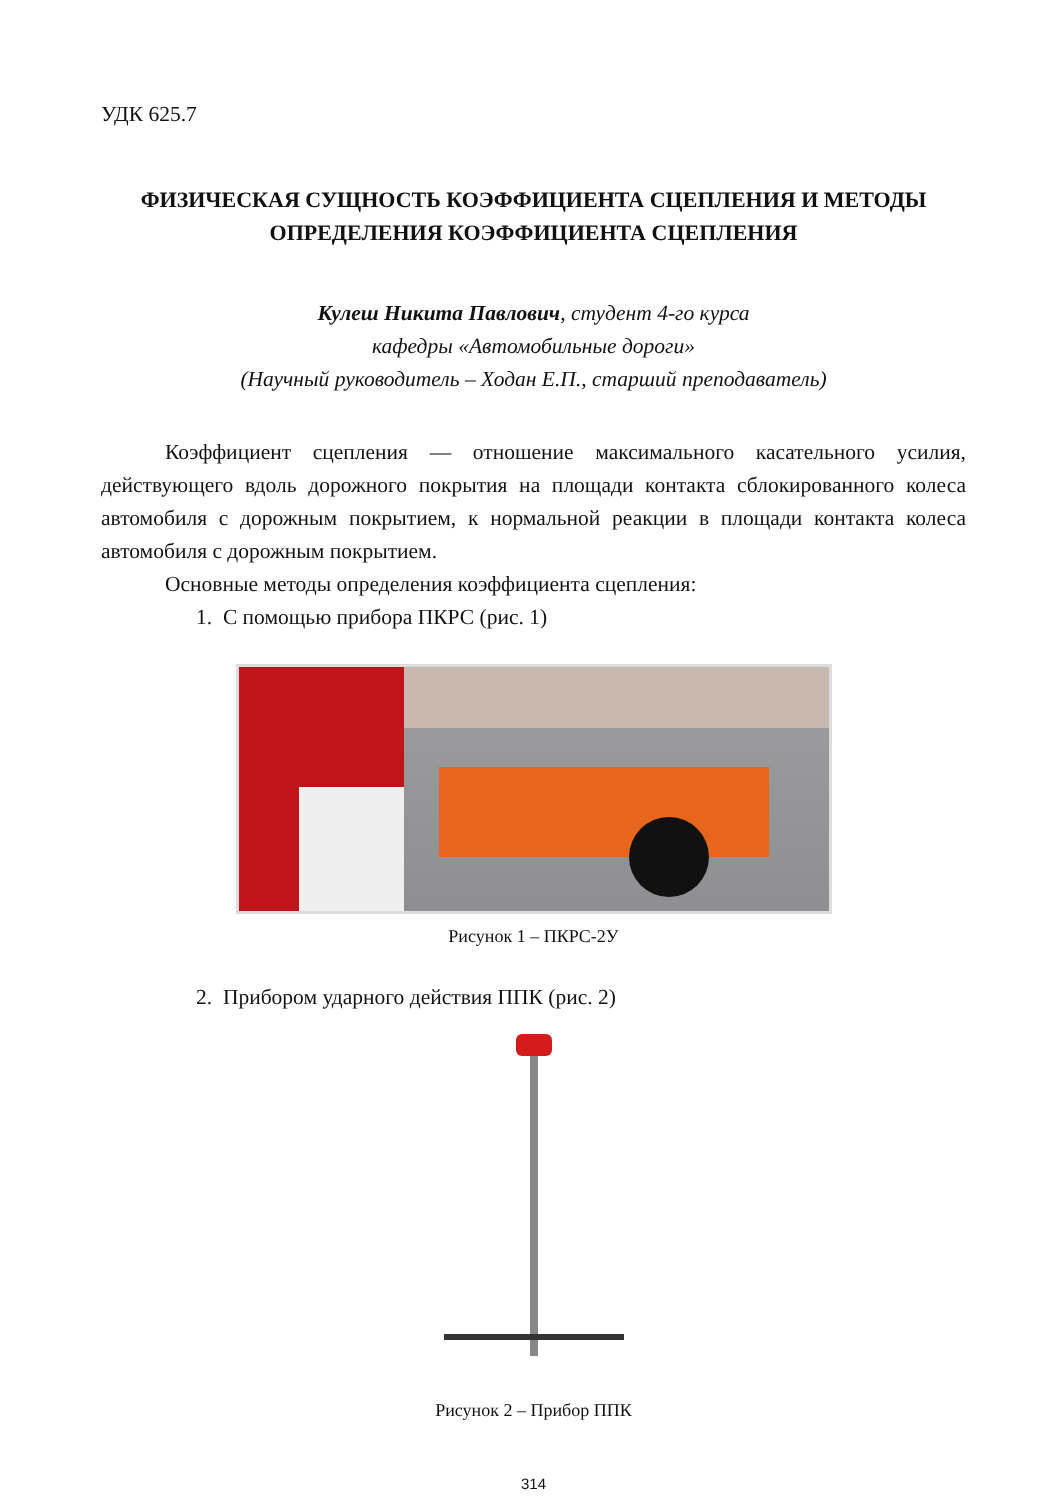УДК 625.7
ФИЗИЧЕСКАЯ СУЩНОСТЬ КОЭФФИЦИЕНТА СЦЕПЛЕНИЯ И МЕТОДЫ ОПРЕДЕЛЕНИЯ КОЭФФИЦИЕНТА СЦЕПЛЕНИЯ
Кулеш Никита Павлович, студент 4-го курса
кафедры «Автомобильные дороги»
(Научный руководитель – Ходан Е.П., старший преподаватель)
Коэффициент сцепления — отношение максимального касательного усилия, действующего вдоль дорожного покрытия на площади контакта сблокированного колеса автомобиля с дорожным покрытием, к нормальной реакции в площади контакта колеса автомобиля с дорожным покрытием.
Основные методы определения коэффициента сцепления:
1. С помощью прибора ПКРС (рис. 1)
Рисунок 1 – ПКРС-2У
2. Прибором ударного действия ППК (рис. 2)
Рисунок 2 – Прибор ППК
314